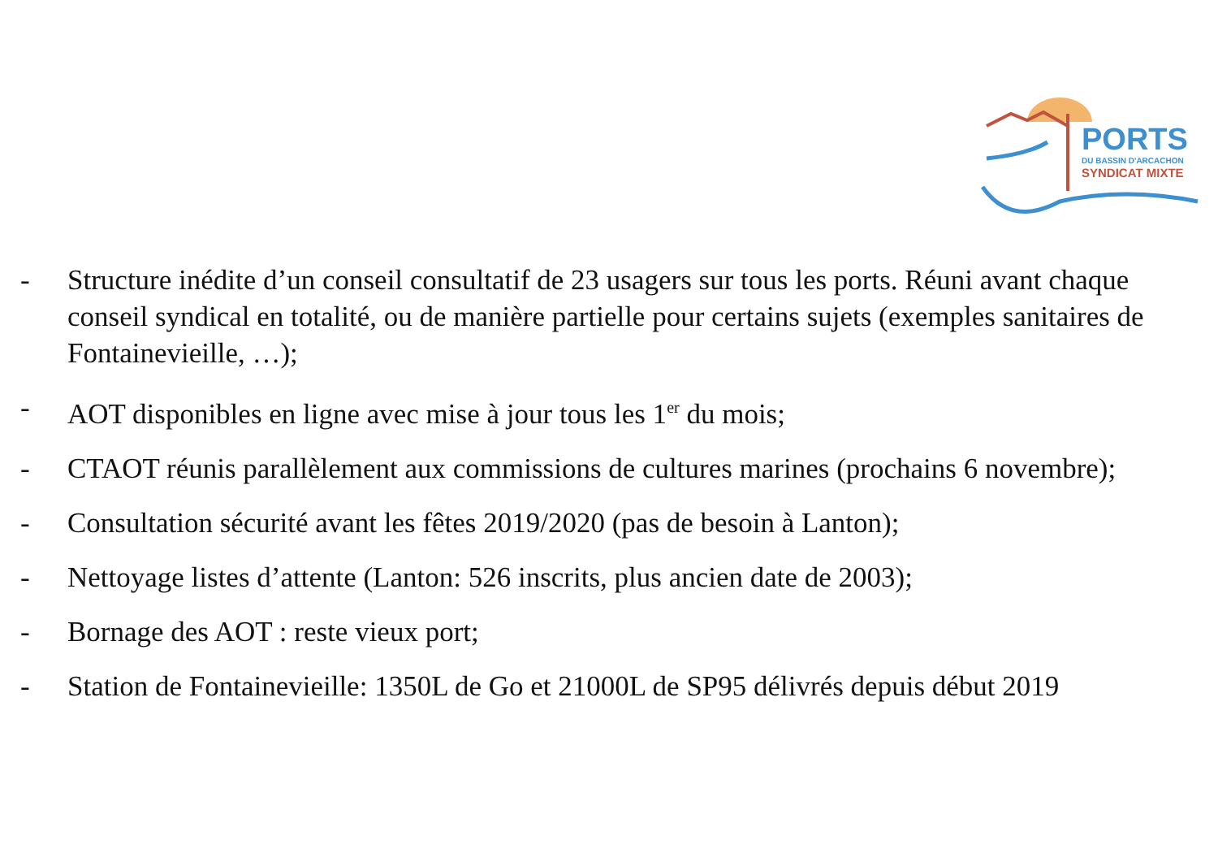PORTS
DU BASSIN D'ARCACHON
SYNDICAT MIXTE
- Structure inédite d’un conseil consultatif de 23 usagers sur tous les ports. Réuni avant chaque conseil syndical en totalité, ou de manière partielle pour certains sujets (exemples sanitaires de Fontainevieille, …);
- AOT disponibles en ligne avec mise à jour tous les 1<sup>er</sup> du mois;
- CTAOT réunis parallèlement aux commissions de cultures marines (prochains 6 novembre);
- Consultation sécurité avant les fêtes 2019/2020 (pas de besoin à Lanton);
- Nettoyage listes d’attente (Lanton: 526 inscrits, plus ancien date de 2003);
- Bornage des AOT : reste vieux port;
- Station de Fontainevieille: 1350L de Go et 21000L de SP95 délivrés depuis début 2019